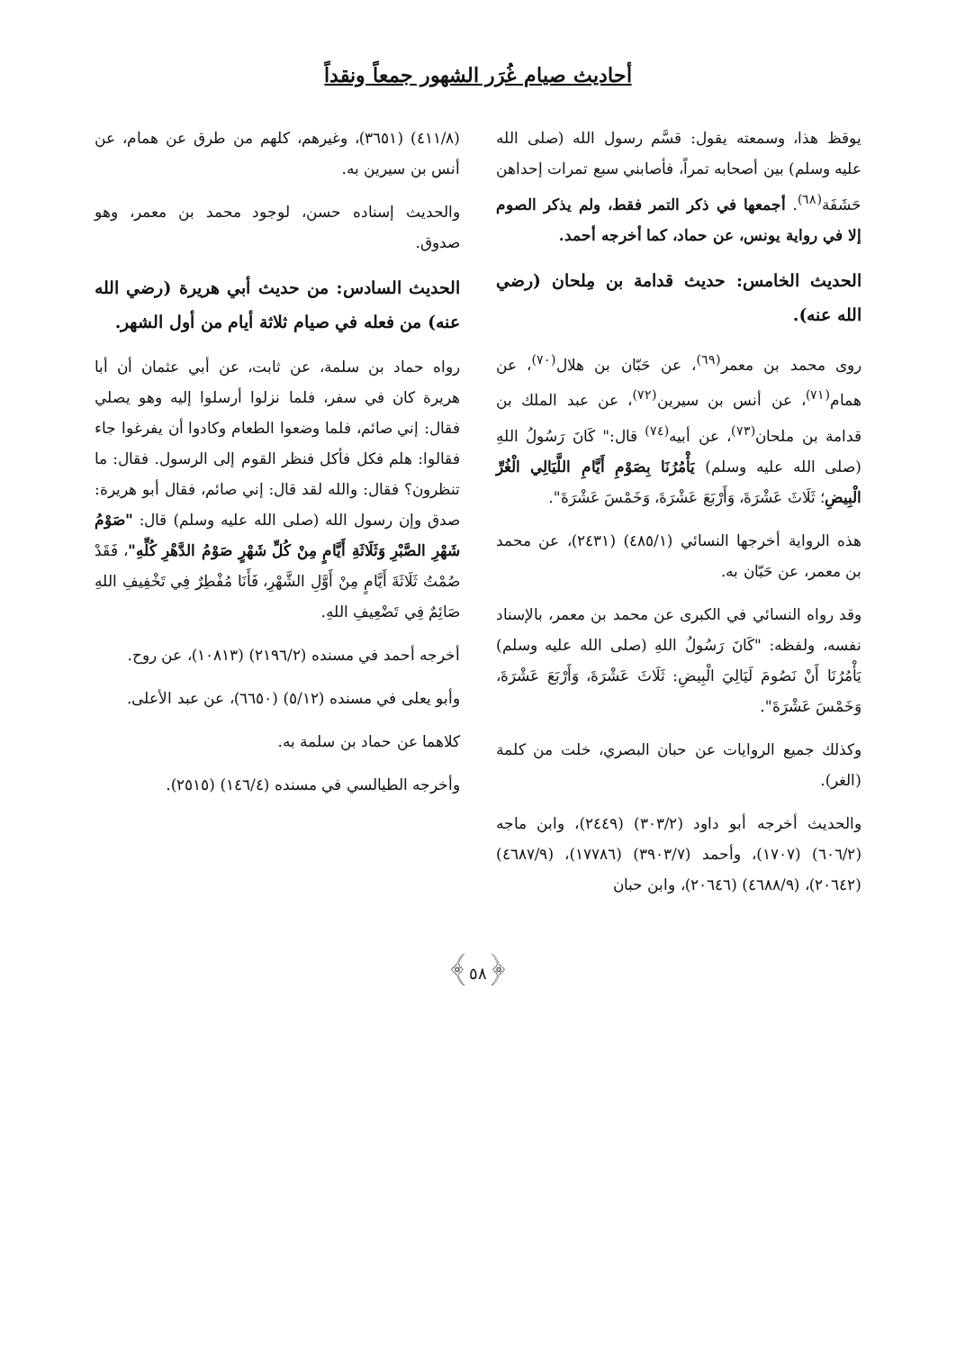أحاديث صيام غُرَر الشهور جمعاً ونقداً
يوقظ هذا، وسمعته يقول: قسَّم رسول الله (صلى الله عليه وسلم) بين أصحابه تمراً، فأصابني سبع تمرات إحداهن حَشَفَة<sup>(٦٨)</sup>. أجمعها في ذكر التمر فقط، ولم يذكر الصوم إلا في رواية يونس، عن حماد، كما أخرجه أحمد.
الحديث الخامس: حديث قدامة بن مِلحان (رضي الله عنه).
روى محمد بن معمر<sup>(٦٩)</sup>، عن حَبّان بن هلال<sup>(٧٠)</sup>، عن همام<sup>(٧١)</sup>، عن أنس بن سيرين<sup>(٧٢)</sup>، عن عبد الملك بن قدامة بن ملحان<sup>(٧٣)</sup>، عن أبيه<sup>(٧٤)</sup> قال:" كَانَ رَسُولُ اللهِ (صلى الله عليه وسلم) يَأْمُرُنَا بِصَوْمِ أَيَّامِ اللَّيَالِي الْغُرِّ الْبِيضِ؛ ثَلَاثَ عَشْرَةَ، وَأَرْبَعَ عَشْرَةَ، وَخَمْسَ عَشْرَةَ".
هذه الرواية أخرجها النسائي (٤٨٥/١) (٢٤٣١)، عن محمد بن معمر، عن حَبّان به.
وقد رواه النسائي في الكبرى عن محمد بن معمر، بالإسناد نفسه، ولفظه: "كَانَ رَسُولُ اللهِ (صلى الله عليه وسلم) يَأْمُرُنَا أَنْ نَصُومَ لَيَالِيَ الْبِيضِ: ثَلَاثَ عَشْرَةَ، وَأَرْبَعَ عَشْرَةَ، وَخَمْسَ عَشْرَةَ".
وكذلك جميع الروايات عن حبان البصري، خلت من كلمة (الغر).
والحديث أخرجه أبو داود (٣٠٣/٢) (٢٤٤٩)، وابن ماجه (٦٠٦/٢) (١٧٠٧)، وأحمد (٣٩٠٣/٧) (١٧٧٨٦)، (٤٦٨٧/٩) (٢٠٦٤٢)، (٤٦٨٨/٩) (٢٠٦٤٦)، وابن حبان
(٤١١/٨) (٣٦٥١)، وغيرهم، كلهم من طرق عن همام، عن أنس بن سيرين به.
والحديث إسناده حسن، لوجود محمد بن معمر، وهو صدوق.
الحديث السادس: من حديث أبي هريرة (رضي الله عنه) من فعله في صيام ثلاثة أيام من أول الشهر.
رواه حماد بن سلمة، عن ثابت، عن أبي عثمان أن أبا هريرة كان في سفر، فلما نزلوا أرسلوا إليه وهو يصلي فقال: إني صائم، فلما وضعوا الطعام وكادوا أن يفرغوا جاء فقالوا: هلم فكل فأكل فنظر القوم إلى الرسول. فقال: ما تنظرون؟ فقال: والله لقد قال: إني صائم، فقال أبو هريرة: صدق وإن رسول الله (صلى الله عليه وسلم) قال: "صَوْمُ شَهْرِ الصَّبْرِ وَثَلَاثَةِ أَيَّامٍ مِنْ كُلِّ شَهْرٍ صَوْمُ الدَّهْرِ كُلِّهِ"، فَقَدْ صُمْتُ ثَلَاثَةَ أَيَّامٍ مِنْ أَوَّلِ الشَّهْرِ، فَأَنَا مُفْطِرٌ فِي تَخْفِيفِ اللهِ صَائِمٌ فِي تَضْعِيفِ اللهِ.
أخرجه أحمد في مسنده (٢١٩٦/٢) (١٠٨١٣)، عن روح.
وأبو يعلى في مسنده (٥/١٢) (٦٦٥٠)، عن عبد الأعلى.
كلاهما عن حماد بن سلمة به.
وأخرجه الطيالسي في مسنده (١٤٦/٤) (٢٥١٥).
﴿٥٨﴾